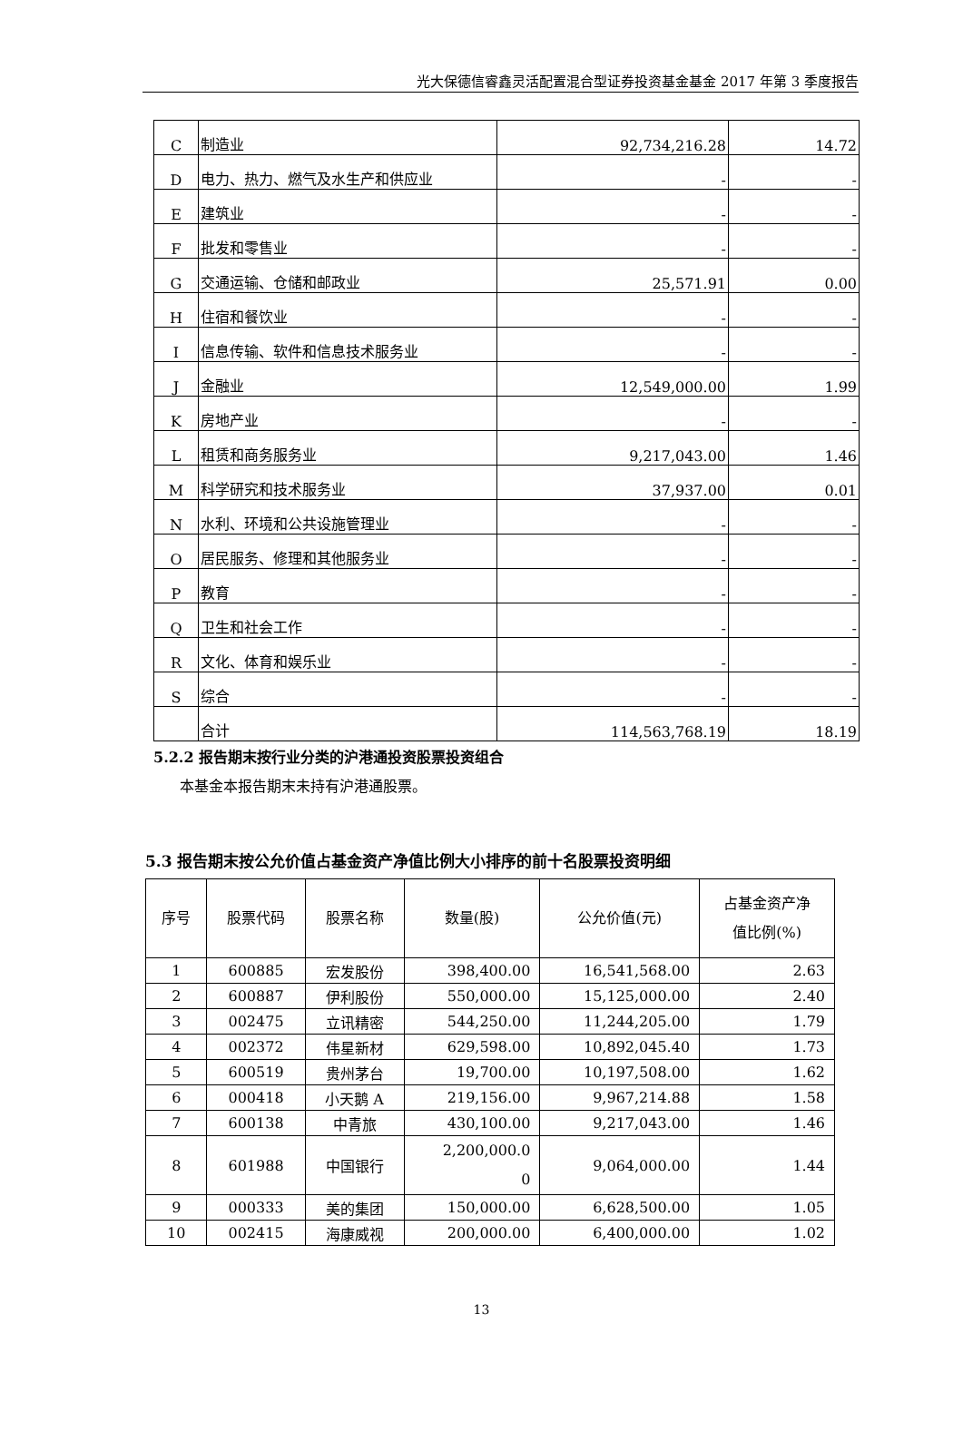光大保德信睿鑫灵活配置混合型证券投资基金基金 2017 年第 3 季度报告
| C | 制造业 | 92,734,216.28 | 14.72 |
| D | 电力、热力、燃气及水生产和供应业 | - | - |
| E | 建筑业 | - | - |
| F | 批发和零售业 | - | - |
| G | 交通运输、仓储和邮政业 | 25,571.91 | 0.00 |
| H | 住宿和餐饮业 | - | - |
| I | 信息传输、软件和信息技术服务业 | - | - |
| J | 金融业 | 12,549,000.00 | 1.99 |
| K | 房地产业 | - | - |
| L | 租赁和商务服务业 | 9,217,043.00 | 1.46 |
| M | 科学研究和技术服务业 | 37,937.00 | 0.01 |
| N | 水利、环境和公共设施管理业 | - | - |
| O | 居民服务、修理和其他服务业 | - | - |
| P | 教育 | - | - |
| Q | 卫生和社会工作 | - | - |
| R | 文化、体育和娱乐业 | - | - |
| S | 综合 | - | - |
| | 合计 | 114,563,768.19 | 18.19 |
5.2.2 报告期末按行业分类的沪港通投资股票投资组合
本基金本报告期末未持有沪港通股票。
5.3 报告期末按公允价值占基金资产净值比例大小排序的前十名股票投资明细
| 序号 | 股票代码 | 股票名称 | 数量(股) | 公允价值(元) | 占基金资产净 值比例(%) |
| --- | --- | --- | --- | --- | --- |
| 1 | 600885 | 宏发股份 | 398,400.00 | 16,541,568.00 | 2.63 |
| 2 | 600887 | 伊利股份 | 550,000.00 | 15,125,000.00 | 2.40 |
| 3 | 002475 | 立讯精密 | 544,250.00 | 11,244,205.00 | 1.79 |
| 4 | 002372 | 伟星新材 | 629,598.00 | 10,892,045.40 | 1.73 |
| 5 | 600519 | 贵州茅台 | 19,700.00 | 10,197,508.00 | 1.62 |
| 6 | 000418 | 小天鹅 A | 219,156.00 | 9,967,214.88 | 1.58 |
| 7 | 600138 | 中青旅 | 430,100.00 | 9,217,043.00 | 1.46 |
| 8 | 601988 | 中国银行 | 2,200,000.0 0 | 9,064,000.00 | 1.44 |
| 9 | 000333 | 美的集团 | 150,000.00 | 6,628,500.00 | 1.05 |
| 10 | 002415 | 海康威视 | 200,000.00 | 6,400,000.00 | 1.02 |
13